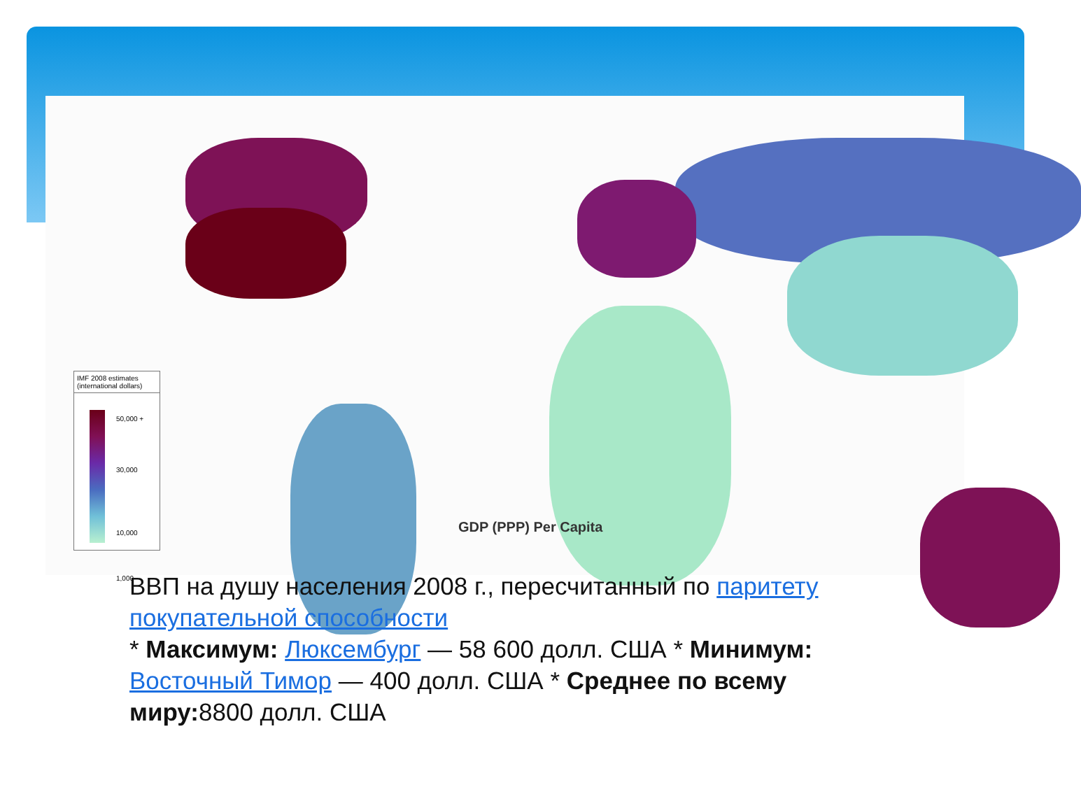IMF 2008 estimates
(international dollars)
50,000 +
30,000
10,000
1,000
GDP (PPP) Per Capita
ВВП на душу населения 2008 г., пересчитанный по паритету покупательной способности
* Максимум: Люксембург — 58 600 долл. США * Минимум: Восточный Тимор — 400 долл. США * Среднее по всему миру: 8800 долл. США